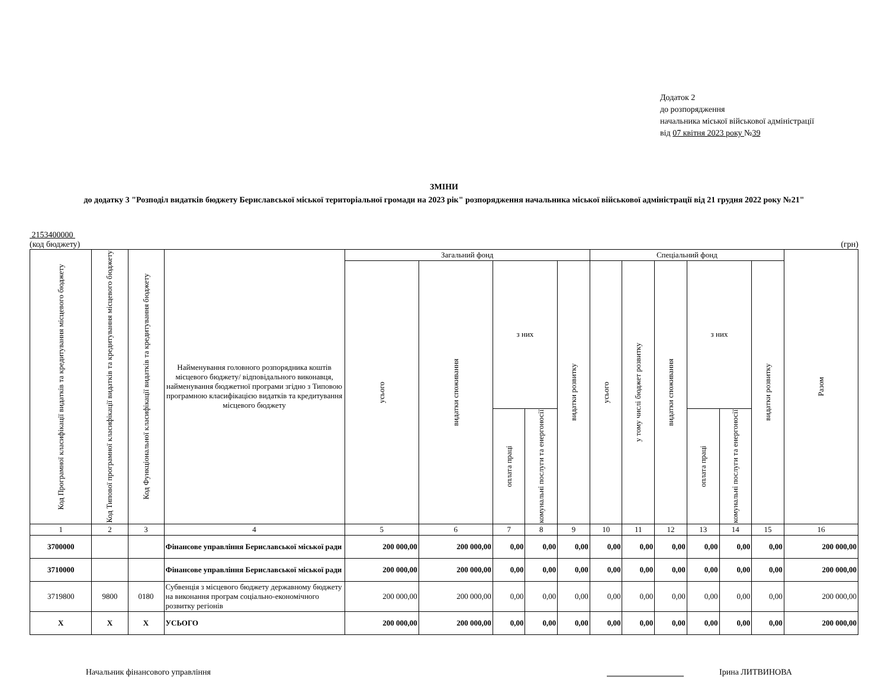Додаток 2
до розпорядження
начальника міської військової адміністрації
від 07 квітня 2023 року №39
ЗМІНИ
до додатку 3 "Розподіл видатків бюджету Бериславської міської територіальної громади на 2023 рік" розпорядження начальника міської військової адміністрації від 21 грудня 2022 року №21"
2153400000
(код бюджету) (грн)
| Код Програмної класифікації видатків та кредитування місцевого бюджету | Код Типової програмної класифікації видатків та кредитування місцевого бюджету | Код Функціональної класифікації видатків та кредитування бюджету | Найменування головного розпорядника коштів місцевого бюджету/ відповідального виконавця, найменування бюджетної програми згідно з Типовою програмною класифікацією видатків та кредитування місцевого бюджету | Загальний фонд | | | | | Спеціальний фонд | | | | | | Разом |
| --- | --- | --- | --- | --- | --- | --- | --- | --- | --- | --- | --- | --- | --- | --- | --- |
| | | | | усього | видатки споживання | з них | | видатки розвитку | усього | у тому числі бюджет розвитку | видатки споживання | з них | | видатки розвитку | |
| | | | | | | оплата праці | комунальні послуги та енергоносії | | | | | оплата праці | комунальні послуги та енергоносії | | |
| 1 | 2 | 3 | 4 | 5 | 6 | 7 | 8 | 9 | 10 | 11 | 12 | 13 | 14 | 15 | 16 |
| 3700000 | | | Фінансове управління Бериславської міської ради | 200 000,00 | 200 000,00 | 0,00 | 0,00 | 0,00 | 0,00 | 0,00 | 0,00 | 0,00 | 0,00 | 0,00 | 200 000,00 |
| 3710000 | | | Фінансове управління Бериславської міської ради | 200 000,00 | 200 000,00 | 0,00 | 0,00 | 0,00 | 0,00 | 0,00 | 0,00 | 0,00 | 0,00 | 0,00 | 200 000,00 |
| 3719800 | 9800 | 0180 | Субвенція з місцевого бюджету державному бюджету на виконання програм соціально-економічного розвитку регіонів | 200 000,00 | 200 000,00 | 0,00 | 0,00 | 0,00 | 0,00 | 0,00 | 0,00 | 0,00 | 0,00 | 0,00 | 200 000,00 |
| X | X | X | УСЬОГО | 200 000,00 | 200 000,00 | 0,00 | 0,00 | 0,00 | 0,00 | 0,00 | 0,00 | 0,00 | 0,00 | 0,00 | 200 000,00 |
Начальник фінансового управління Ірина ЛИТВИНОВА